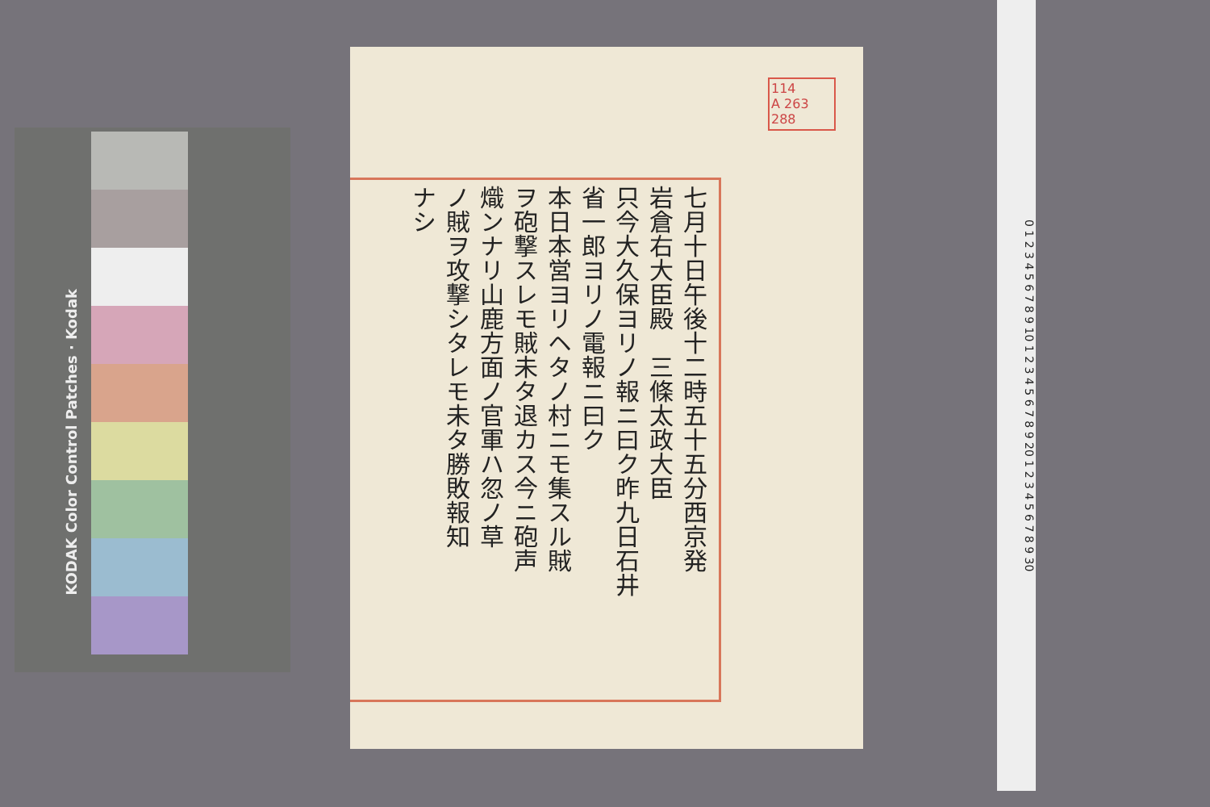KODAK Color Control Patches · Kodak
114
A 263
288
七月十日午後十二時五十五分西京発
岩倉右大臣殿　三條太政大臣
只今大久保ヨリノ報ニ曰ク昨九日石井
省一郎ヨリノ電報ニ曰ク
本日本営ヨリヘタノ村ニモ集スル賊
ヲ砲撃スレモ賊未タ退カス今ニ砲声
熾ンナリ山鹿方面ノ官軍ハ忽ノ草
ノ賊ヲ攻撃シタレモ未タ勝敗報知
ナシ
0 1 2 3 4 5 6 7 8 9 10 1 2 3 4 5 6 7 8 9 20 1 2 3 4 5 6 7 8 9 30